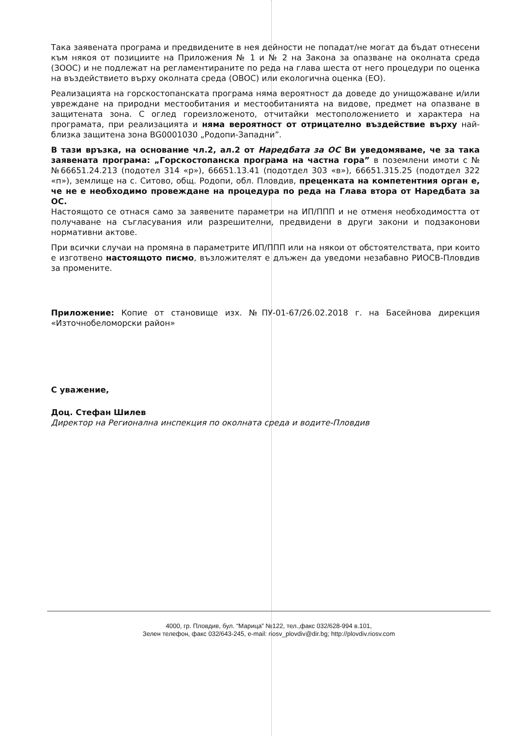Така заявената програма и предвидените в нея дейности не попадат/не могат да бъдат отнесени към някоя от позициите на Приложения № 1 и № 2 на Закона за опазване на околната среда (ЗООС) и не подлежат на регламентираните по реда на глава шеста от него процедури по оценка на въздействието върху околната среда (ОВОС) или екологична оценка (ЕО).
Реализацията на горскостопанската програма няма вероятност да доведе до унищожаване и/или увреждане на природни местообитания и местообитанията на видове, предмет на опазване в защитената зона. С оглед гореизложеното, отчитайки местоположението и характера на програмата, при реализацията и няма вероятност от отрицателно въздействие върху най-близка защитена зона BG0001030 „Родопи-Западни”.
В тази връзка, на основание чл.2, ал.2 от Наредбата за ОС Ви уведомяваме, че за така заявената програма: „Горскостопанска програма на частна гора” в поземлени имоти с №№66651.24.213 (подотел 314 «р»), 66651.13.41 (подотдел 303 «в»), 66651.315.25 (подотдел 322 «п»), землище на с. Ситово, общ. Родопи, обл. Пловдив, преценката на компетентния орган е, че не е необходимо провеждане на процедура по реда на Глава втора от Наредбата за ОС.
Настоящото се отнася само за заявените параметри на ИП/ППП и не отменя необходимостта от получаване на съгласувания или разрешителни, предвидени в други закони и подзаконови нормативни актове.
При всички случаи на промяна в параметрите ИП/ППП или на някои от обстоятелствата, при които е изготвено настоящото писмо, възложителят е длъжен да уведоми незабавно РИОСВ-Пловдив за промените.
Приложение: Копие от становище изх. №ПУ-01-67/26.02.2018 г. на Басейнова дирекция «Източнобеломорски район»
С уважение,
Доц. Стефан Шилев
Директор на Регионална инспекция по околната среда и водите-Пловдив
4000, гр. Пловдив, бул. “Марица” №122, тел.,факс 032/628-994 в.101,
Зелен телефон, факс 032/643-245, e-mail: riosv_plovdiv@dir.bg; http://plovdiv.riosv.com